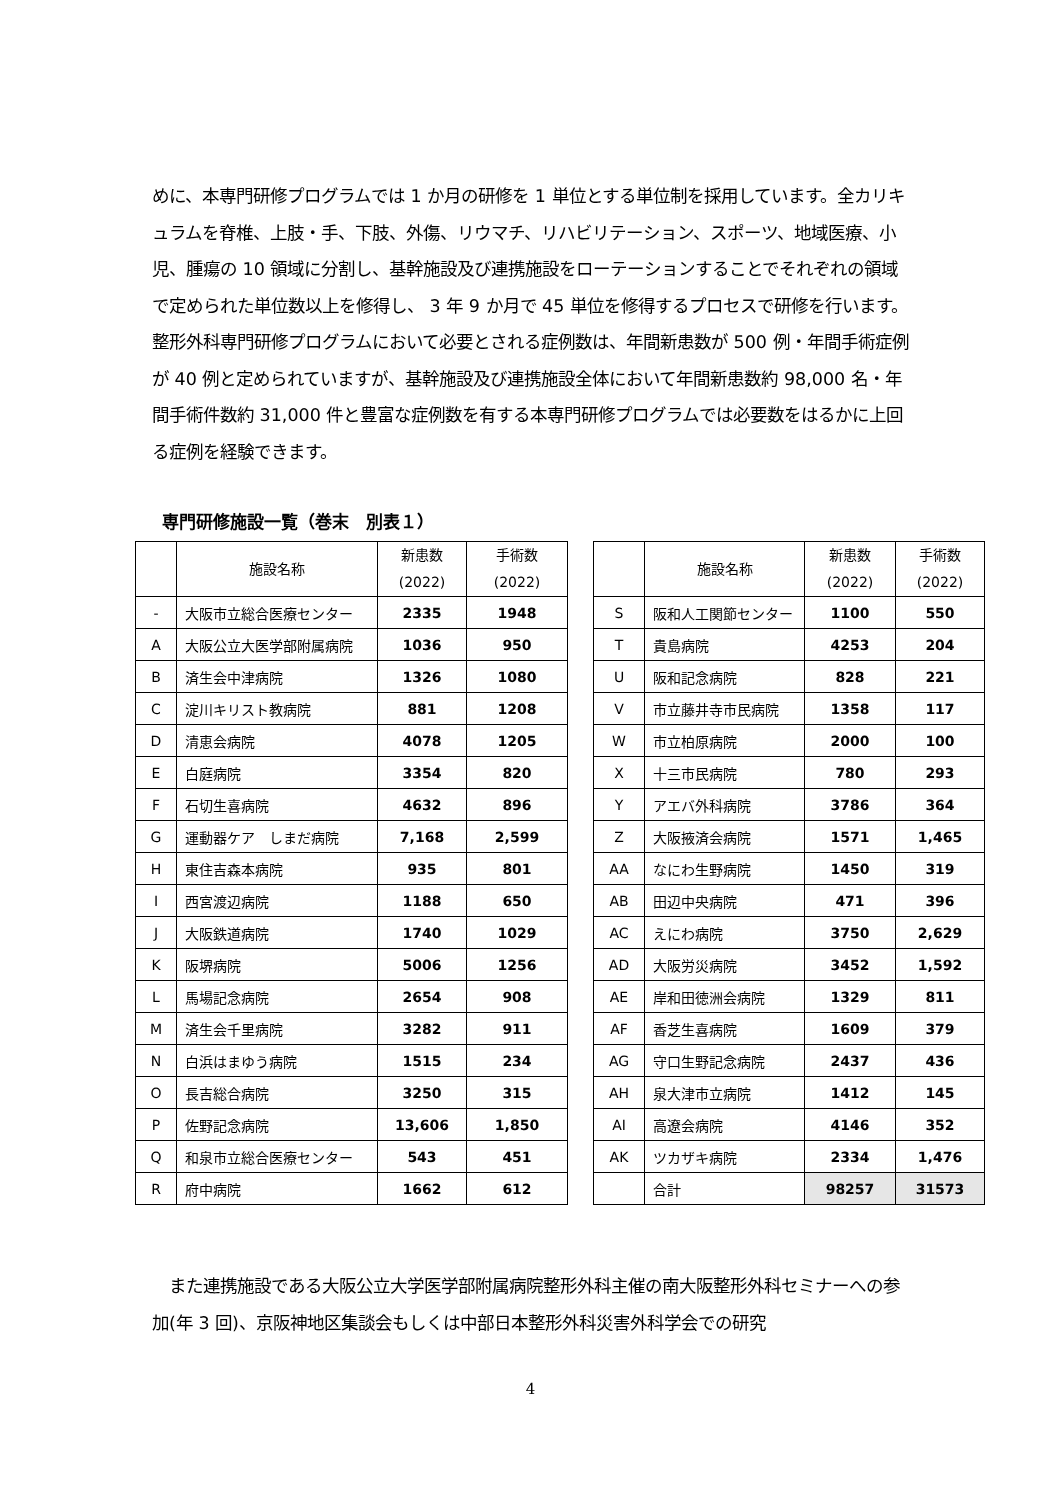めに、本専門研修プログラムでは 1 か月の研修を 1 単位とする単位制を採用しています。全カリキュラムを脊椎、上肢・手、下肢、外傷、リウマチ、リハビリテーション、スポーツ、地域医療、小児、腫瘍の 10 領域に分割し、基幹施設及び連携施設をローテーションすることでそれぞれの領域で定められた単位数以上を修得し、 3 年 9 か月で 45 単位を修得するプロセスで研修を行います。整形外科専門研修プログラムにおいて必要とされる症例数は、年間新患数が 500 例・年間手術症例が 40 例と定められていますが、基幹施設及び連携施設全体において年間新患数約 98,000 名・年間手術件数約 31,000 件と豊富な症例数を有する本専門研修プログラムでは必要数をはるかに上回る症例を経験できます。
専門研修施設一覧（巻末　別表１）
| | 施設名称 | 新患数 (2022) | 手術数 (2022) |
| --- | --- | --- | --- |
| - | 大阪市立総合医療センター | 2335 | 1948 |
| A | 大阪公立大医学部附属病院 | 1036 | 950 |
| B | 済生会中津病院 | 1326 | 1080 |
| C | 淀川キリスト教病院 | 881 | 1208 |
| D | 清恵会病院 | 4078 | 1205 |
| E | 白庭病院 | 3354 | 820 |
| F | 石切生喜病院 | 4632 | 896 |
| G | 運動器ケア しまだ病院 | 7,168 | 2,599 |
| H | 東住吉森本病院 | 935 | 801 |
| I | 西宮渡辺病院 | 1188 | 650 |
| J | 大阪鉄道病院 | 1740 | 1029 |
| K | 阪堺病院 | 5006 | 1256 |
| L | 馬場記念病院 | 2654 | 908 |
| M | 済生会千里病院 | 3282 | 911 |
| N | 白浜はまゆう病院 | 1515 | 234 |
| O | 長吉総合病院 | 3250 | 315 |
| P | 佐野記念病院 | 13,606 | 1,850 |
| Q | 和泉市立総合医療センター | 543 | 451 |
| R | 府中病院 | 1662 | 612 |
| | 施設名称 | 新患数 (2022) | 手術数 (2022) |
| --- | --- | --- | --- |
| S | 阪和人工関節センター | 1100 | 550 |
| T | 貴島病院 | 4253 | 204 |
| U | 阪和記念病院 | 828 | 221 |
| V | 市立藤井寺市民病院 | 1358 | 117 |
| W | 市立柏原病院 | 2000 | 100 |
| X | 十三市民病院 | 780 | 293 |
| Y | アエバ外科病院 | 3786 | 364 |
| Z | 大阪掖済会病院 | 1571 | 1,465 |
| AA | なにわ生野病院 | 1450 | 319 |
| AB | 田辺中央病院 | 471 | 396 |
| AC | えにわ病院 | 3750 | 2,629 |
| AD | 大阪労災病院 | 3452 | 1,592 |
| AE | 岸和田徳洲会病院 | 1329 | 811 |
| AF | 香芝生喜病院 | 1609 | 379 |
| AG | 守口生野記念病院 | 2437 | 436 |
| AH | 泉大津市立病院 | 1412 | 145 |
| AI | 高遼会病院 | 4146 | 352 |
| AK | ツカザキ病院 | 2334 | 1,476 |
| | 合計 | 98257 | 31573 |
　また連携施設である大阪公立大学医学部附属病院整形外科主催の南大阪整形外科セミナーへの参加(年 3 回)、京阪神地区集談会もしくは中部日本整形外科災害外科学会での研究
4